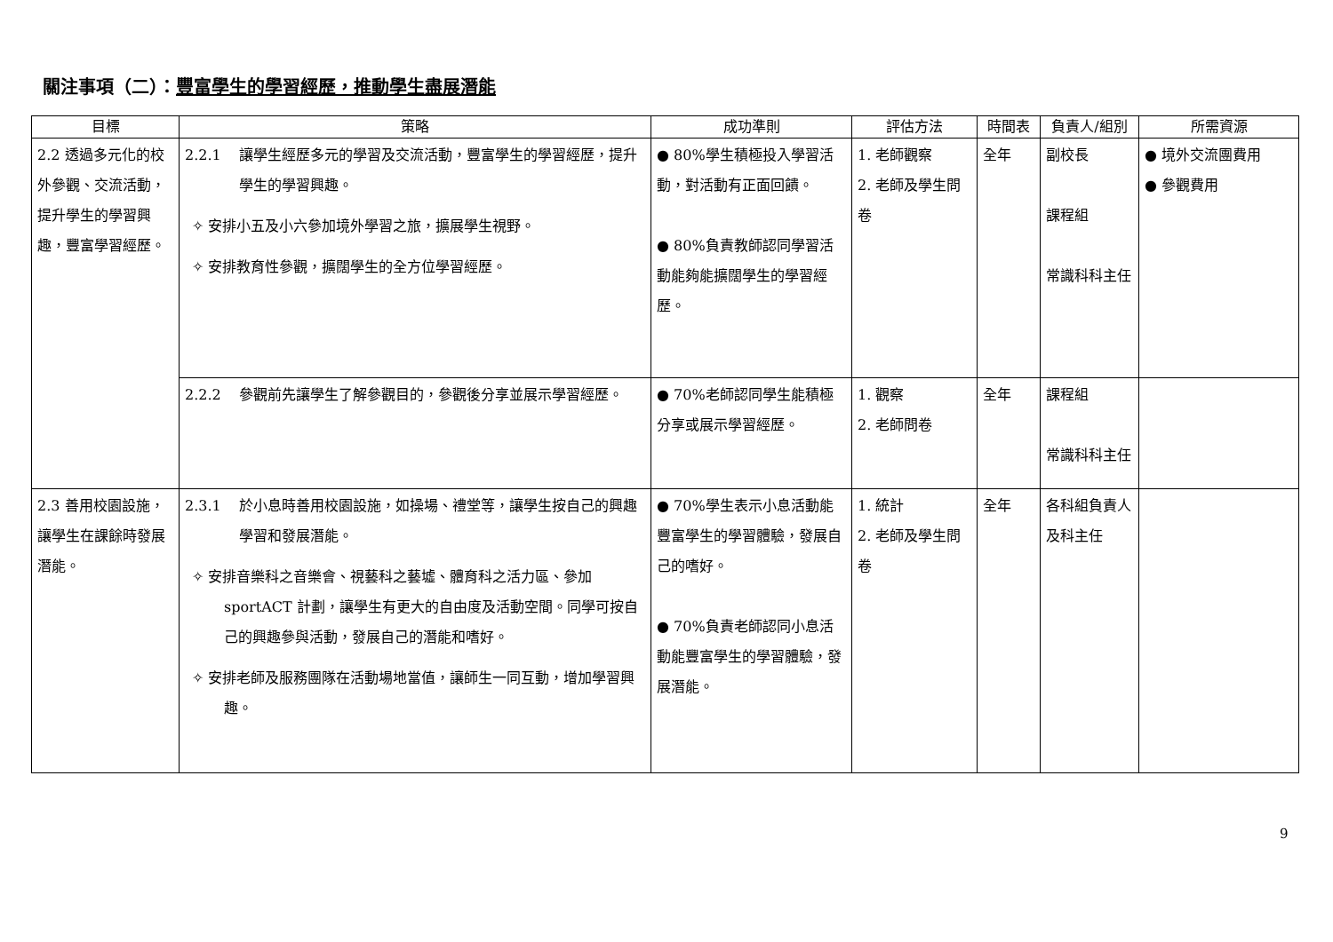關注事項（二）：豐富學生的學習經歷，推動學生盡展潛能
| 目標 | 策略 | 成功準則 | 評估方法 | 時間表 | 負責人/組別 | 所需資源 |
| --- | --- | --- | --- | --- | --- | --- |
| 2.2 透過多元化的校外參觀、交流活動，提升學生的學習興趣，豐富學習經歷。 | 2.2.1 讓學生經歷多元的學習及交流活動，豐富學生的學習經歷，提升學生的學習興趣。 ✧ 安排小五及小六參加境外學習之旅，擴展學生視野。 ✧ 安排教育性參觀，擴闊學生的全方位學習經歷。 | ● 80%學生積極投入學習活動，對活動有正面回饋。 ● 80%負責教師認同學習活動能夠能擴闊學生的學習經歷。 | 1. 老師觀察 2. 老師及學生問卷 | 全年 | 副校長 課程組 常識科科主任 | ● 境外交流團費用 ● 參觀費用 |
| | 2.2.2 參觀前先讓學生了解參觀目的，參觀後分享並展示學習經歷。 | ● 70%老師認同學生能積極分享或展示學習經歷。 | 1. 觀察 2. 老師問卷 | 全年 | 課程組 常識科科主任 | |
| 2.3 善用校園設施，讓學生在課餘時發展潛能。 | 2.3.1 於小息時善用校園設施，如操場、禮堂等，讓學生按自己的興趣學習和發展潛能。 ✧ 安排音樂科之音樂會、視藝科之藝墟、體育科之活力區、參加 sportACT 計劃，讓學生有更大的自由度及活動空間。同學可按自己的興趣參與活動，發展自己的潛能和嗜好。 ✧ 安排老師及服務團隊在活動場地當值，讓師生一同互動，增加學習興趣。 | ● 70%學生表示小息活動能豐富學生的學習體驗，發展自己的嗜好。 ● 70%負責老師認同小息活動能豐富學生的學習體驗，發展潛能。 | 1. 統計 2. 老師及學生問卷 | 全年 | 各科組負責人及科主任 | |
9